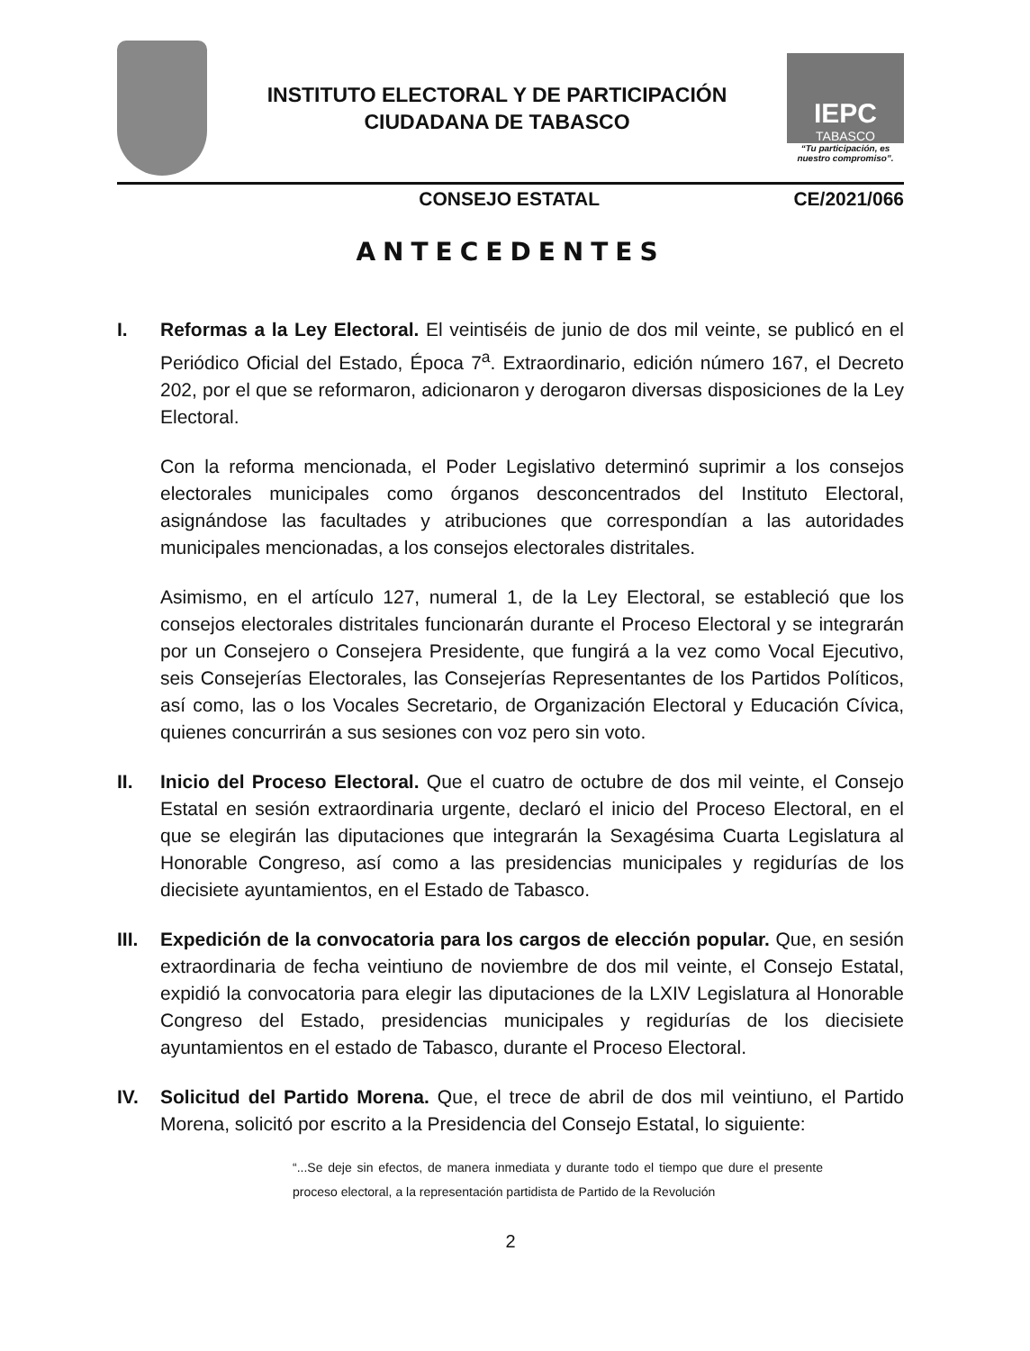INSTITUTO ELECTORAL Y DE PARTICIPACIÓN
CIUDADANA DE TABASCO
IEPC
TABASCO
“Tu participación, es nuestro compromiso”.
CONSEJO ESTATAL CE/2021/066
ANTECEDENTES
I. Reformas a la Ley Electoral. El veintiséis de junio de dos mil veinte, se publicó en el Periódico Oficial del Estado, Época 7<sup>a</sup>. Extraordinario, edición número 167, el Decreto 202, por el que se reformaron, adicionaron y derogaron diversas disposiciones de la Ley Electoral.
Con la reforma mencionada, el Poder Legislativo determinó suprimir a los consejos electorales municipales como órganos desconcentrados del Instituto Electoral, asignándose las facultades y atribuciones que correspondían a las autoridades municipales mencionadas, a los consejos electorales distritales.
Asimismo, en el artículo 127, numeral 1, de la Ley Electoral, se estableció que los consejos electorales distritales funcionarán durante el Proceso Electoral y se integrarán por un Consejero o Consejera Presidente, que fungirá a la vez como Vocal Ejecutivo, seis Consejerías Electorales, las Consejerías Representantes de los Partidos Políticos, así como, las o los Vocales Secretario, de Organización Electoral y Educación Cívica, quienes concurrirán a sus sesiones con voz pero sin voto.
II. Inicio del Proceso Electoral. Que el cuatro de octubre de dos mil veinte, el Consejo Estatal en sesión extraordinaria urgente, declaró el inicio del Proceso Electoral, en el que se elegirán las diputaciones que integrarán la Sexagésima Cuarta Legislatura al Honorable Congreso, así como a las presidencias municipales y regidurías de los diecisiete ayuntamientos, en el Estado de Tabasco.
III.
Expedición de la convocatoria para los cargos de elección popular. Que, en sesión extraordinaria de fecha veintiuno de noviembre de dos mil veinte, el Consejo Estatal, expidió la convocatoria para elegir las diputaciones de la LXIV Legislatura al Honorable Congreso del Estado, presidencias municipales y regidurías de los diecisiete ayuntamientos en el estado de Tabasco, durante el Proceso Electoral.
IV. Solicitud del Partido Morena. Que, el trece de abril de dos mil veintiuno, el Partido Morena, solicitó por escrito a la Presidencia del Consejo Estatal, lo siguiente:
“...Se deje sin efectos, de manera inmediata y durante todo el tiempo que dure el presente proceso electoral, a la representación partidista de Partido de la Revolución
2